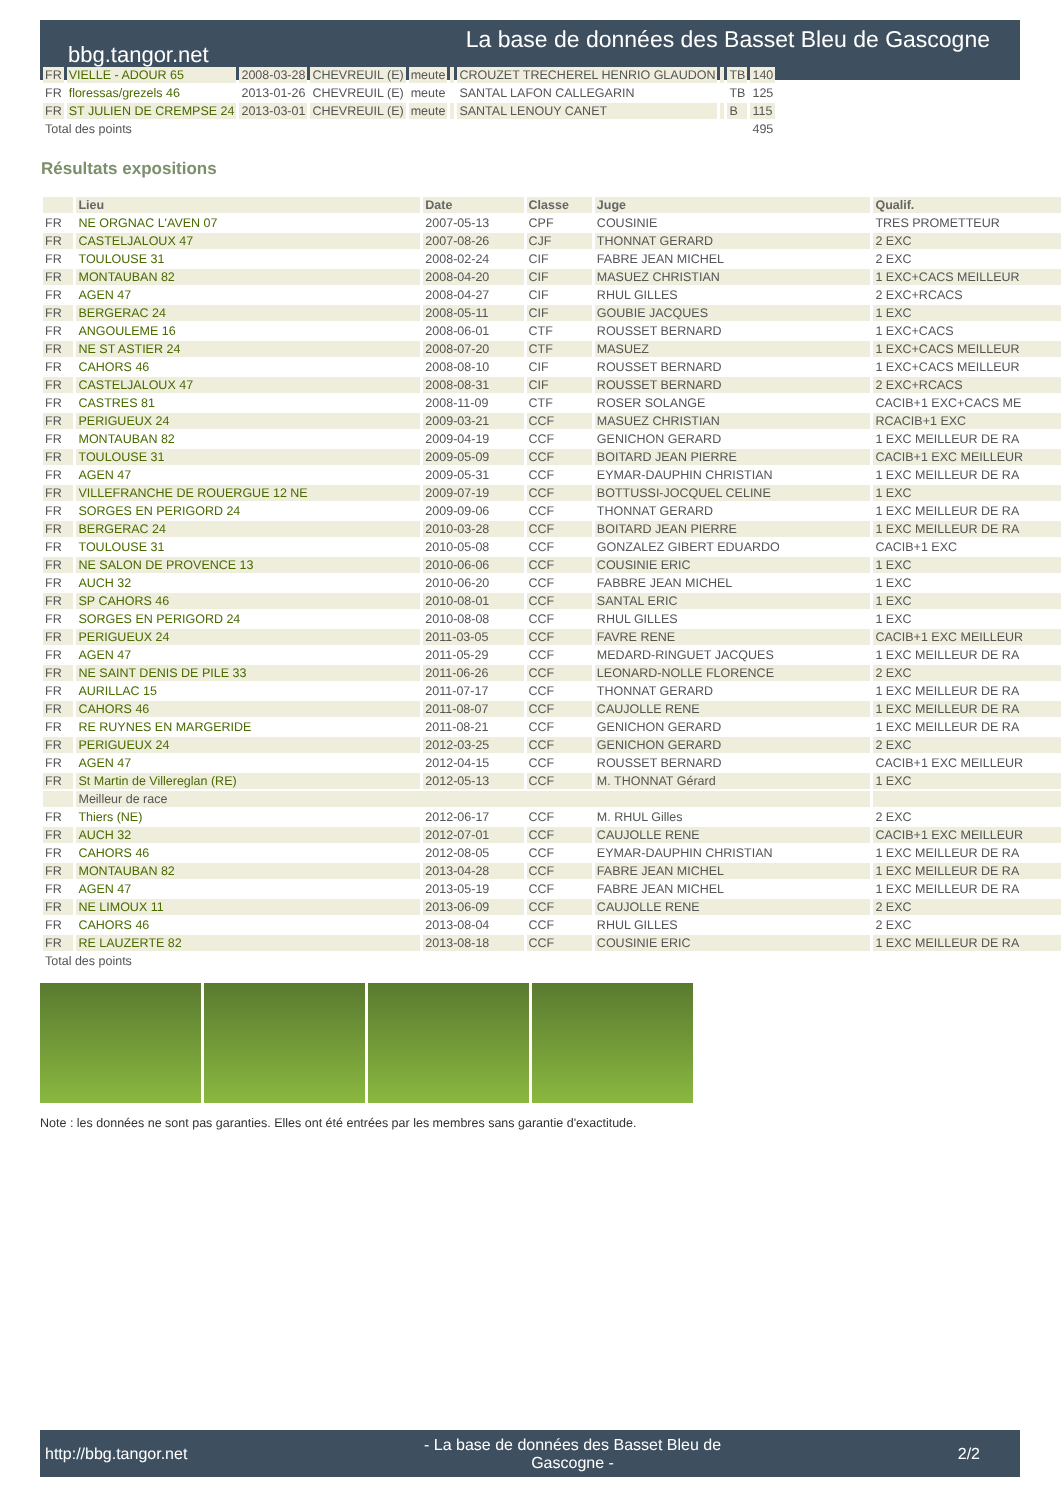bbg.tangor.net
La base de données des Basset Bleu de Gascogne
| FR | VIELLE - ADOUR 65 | 2008-03-28 | CHEVREUIL (E) | meute | | CROUZET TRECHEREL HENRIO GLAUDON | | TB | 140 |
| FR | floressas/grezels 46 | 2013-01-26 | CHEVREUIL (E) | meute | | SANTAL LAFON CALLEGARIN | | TB | 125 |
| FR | ST JULIEN DE CREMPSE 24 | 2013-03-01 | CHEVREUIL (E) | meute | | SANTAL LENOUY CANET | | B | 115 |
| Total des points | | | | | | | | | 495 |
Résultats expositions
| | Lieu | Date | Classe | Juge | Qualif. |
| --- | --- | --- | --- | --- | --- |
| FR | NE ORGNAC L'AVEN 07 | 2007-05-13 | CPF | COUSINIE | TRES PROMETTEUR |
| FR | CASTELJALOUX 47 | 2007-08-26 | CJF | THONNAT GERARD | 2 EXC |
| FR | TOULOUSE 31 | 2008-02-24 | CIF | FABRE JEAN MICHEL | 2 EXC |
| FR | MONTAUBAN 82 | 2008-04-20 | CIF | MASUEZ CHRISTIAN | 1 EXC+CACS MEILLEUR |
| FR | AGEN 47 | 2008-04-27 | CIF | RHUL GILLES | 2 EXC+RCACS |
| FR | BERGERAC 24 | 2008-05-11 | CIF | GOUBIE JACQUES | 1 EXC |
| FR | ANGOULEME 16 | 2008-06-01 | CTF | ROUSSET BERNARD | 1 EXC+CACS |
| FR | NE ST ASTIER 24 | 2008-07-20 | CTF | MASUEZ | 1 EXC+CACS MEILLEUR |
| FR | CAHORS 46 | 2008-08-10 | CIF | ROUSSET BERNARD | 1 EXC+CACS MEILLEUR |
| FR | CASTELJALOUX 47 | 2008-08-31 | CIF | ROUSSET BERNARD | 2 EXC+RCACS |
| FR | CASTRES 81 | 2008-11-09 | CTF | ROSER SOLANGE | CACIB+1 EXC+CACS ME |
| FR | PERIGUEUX 24 | 2009-03-21 | CCF | MASUEZ CHRISTIAN | RCACIB+1 EXC |
| FR | MONTAUBAN 82 | 2009-04-19 | CCF | GENICHON GERARD | 1 EXC MEILLEUR DE RA |
| FR | TOULOUSE 31 | 2009-05-09 | CCF | BOITARD JEAN PIERRE | CACIB+1 EXC MEILLEUR |
| FR | AGEN 47 | 2009-05-31 | CCF | EYMAR-DAUPHIN CHRISTIAN | 1 EXC MEILLEUR DE RA |
| FR | VILLEFRANCHE DE ROUERGUE 12 NE | 2009-07-19 | CCF | BOTTUSSI-JOCQUEL CELINE | 1 EXC |
| FR | SORGES EN PERIGORD 24 | 2009-09-06 | CCF | THONNAT GERARD | 1 EXC MEILLEUR DE RA |
| FR | BERGERAC 24 | 2010-03-28 | CCF | BOITARD JEAN PIERRE | 1 EXC MEILLEUR DE RA |
| FR | TOULOUSE 31 | 2010-05-08 | CCF | GONZALEZ GIBERT EDUARDO | CACIB+1 EXC |
| FR | NE SALON DE PROVENCE 13 | 2010-06-06 | CCF | COUSINIE ERIC | 1 EXC |
| FR | AUCH 32 | 2010-06-20 | CCF | FABBRE JEAN MICHEL | 1 EXC |
| FR | SP CAHORS 46 | 2010-08-01 | CCF | SANTAL ERIC | 1 EXC |
| FR | SORGES EN PERIGORD 24 | 2010-08-08 | CCF | RHUL GILLES | 1 EXC |
| FR | PERIGUEUX 24 | 2011-03-05 | CCF | FAVRE RENE | CACIB+1 EXC MEILLEUR |
| FR | AGEN 47 | 2011-05-29 | CCF | MEDARD-RINGUET JACQUES | 1 EXC MEILLEUR DE RA |
| FR | NE SAINT DENIS DE PILE 33 | 2011-06-26 | CCF | LEONARD-NOLLE FLORENCE | 2 EXC |
| FR | AURILLAC 15 | 2011-07-17 | CCF | THONNAT GERARD | 1 EXC MEILLEUR DE RA |
| FR | CAHORS 46 | 2011-08-07 | CCF | CAUJOLLE RENE | 1 EXC MEILLEUR DE RA |
| FR | RE RUYNES EN MARGERIDE | 2011-08-21 | CCF | GENICHON GERARD | 1 EXC MEILLEUR DE RA |
| FR | PERIGUEUX 24 | 2012-03-25 | CCF | GENICHON GERARD | 2 EXC |
| FR | AGEN 47 | 2012-04-15 | CCF | ROUSSET BERNARD | CACIB+1 EXC MEILLEUR |
| FR | St Martin de Villereglan (RE) | 2012-05-13 | CCF | M. THONNAT Gérard | 1 EXC |
| | Meilleur de race | | | | |
| FR | Thiers (NE) | 2012-06-17 | CCF | M. RHUL Gilles | 2 EXC |
| FR | AUCH 32 | 2012-07-01 | CCF | CAUJOLLE RENE | CACIB+1 EXC MEILLEUR |
| FR | CAHORS 46 | 2012-08-05 | CCF | EYMAR-DAUPHIN CHRISTIAN | 1 EXC MEILLEUR DE RA |
| FR | MONTAUBAN 82 | 2013-04-28 | CCF | FABRE JEAN MICHEL | 1 EXC MEILLEUR DE RA |
| FR | AGEN 47 | 2013-05-19 | CCF | FABRE JEAN MICHEL | 1 EXC MEILLEUR DE RA |
| FR | NE LIMOUX 11 | 2013-06-09 | CCF | CAUJOLLE RENE | 2 EXC |
| FR | CAHORS 46 | 2013-08-04 | CCF | RHUL GILLES | 2 EXC |
| FR | RE LAUZERTE 82 | 2013-08-18 | CCF | COUSINIE ERIC | 1 EXC MEILLEUR DE RA |
| Total des points | | | | | |
Note : les données ne sont pas garanties. Elles ont été entrées par les membres sans garantie d'exactitude.
http://bbg.tangor.net - La base de données des Basset Bleu de
Gascogne - 2/2